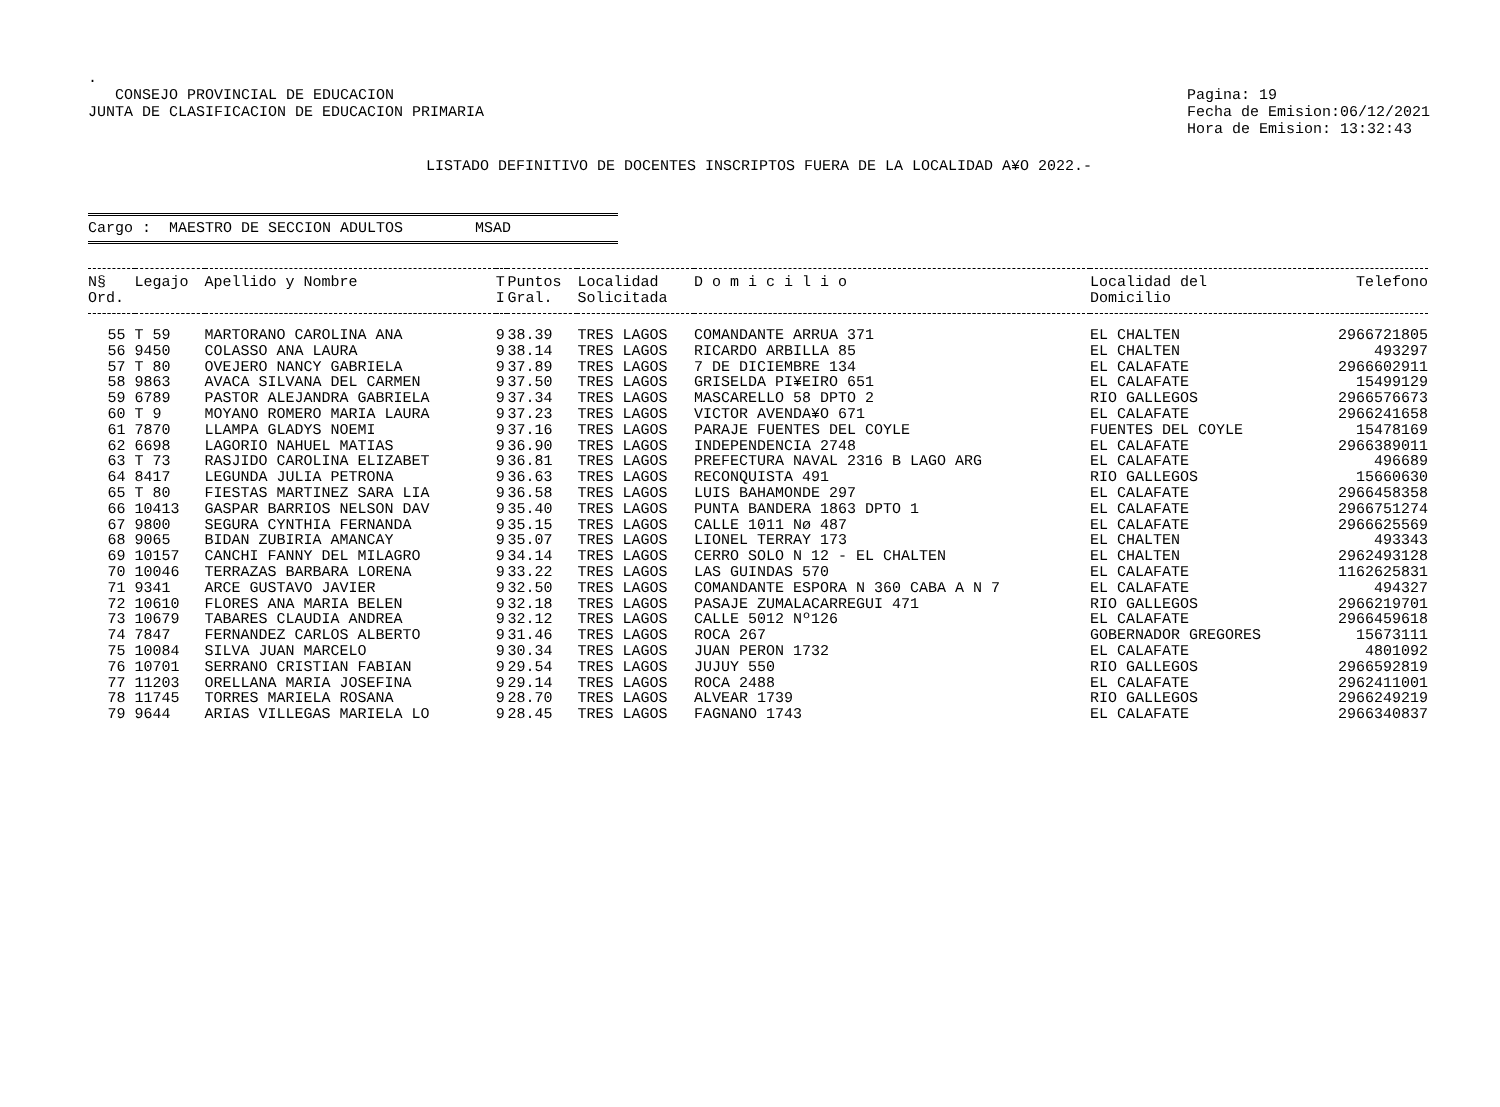.
CONSEJO PROVINCIAL DE EDUCACION
JUNTA DE CLASIFICACION DE EDUCACION PRIMARIA
Pagina: 19
Fecha de Emision:06/12/2021
Hora de Emision: 13:32:43
LISTADO DEFINITIVO DE DOCENTES INSCRIPTOS FUERA DE LA LOCALIDAD A¥O 2022.-
Cargo : MAESTRO DE SECCION ADULTOS MSAD
| N§ Ord. | Legajo | Apellido y Nombre | T I | Puntos Gral. | Localidad Solicitada | D o m i c i l i o | Localidad del Domicilio | Telefono |
| --- | --- | --- | --- | --- | --- | --- | --- | --- |
| 55 | T 59 | MARTORANO CAROLINA ANA | 9 | 38.39 | TRES LAGOS | COMANDANTE ARRUA 371 | EL CHALTEN | 2966721805 |
| 56 | 9450 | COLASSO ANA LAURA | 9 | 38.14 | TRES LAGOS | RICARDO ARBILLA 85 | EL CHALTEN | 493297 |
| 57 | T 80 | OVEJERO NANCY GABRIELA | 9 | 37.89 | TRES LAGOS | 7 DE DICIEMBRE 134 | EL CALAFATE | 2966602911 |
| 58 | 9863 | AVACA SILVANA DEL CARMEN | 9 | 37.50 | TRES LAGOS | GRISELDA PI¥EIRO 651 | EL CALAFATE | 15499129 |
| 59 | 6789 | PASTOR ALEJANDRA GABRIELA | 9 | 37.34 | TRES LAGOS | MASCARELLO 58 DPTO 2 | RIO GALLEGOS | 2966576673 |
| 60 | T 9 | MOYANO ROMERO MARIA LAURA | 9 | 37.23 | TRES LAGOS | VICTOR AVENDA¥O 671 | EL CALAFATE | 2966241658 |
| 61 | 7870 | LLAMPA GLADYS NOEMI | 9 | 37.16 | TRES LAGOS | PARAJE FUENTES DEL COYLE | FUENTES DEL COYLE | 15478169 |
| 62 | 6698 | LAGORIO NAHUEL MATIAS | 9 | 36.90 | TRES LAGOS | INDEPENDENCIA 2748 | EL CALAFATE | 2966389011 |
| 63 | T 73 | RASJIDO CAROLINA ELIZABET | 9 | 36.81 | TRES LAGOS | PREFECTURA NAVAL 2316 B LAGO ARG | EL CALAFATE | 496689 |
| 64 | 8417 | LEGUNDA JULIA PETRONA | 9 | 36.63 | TRES LAGOS | RECONQUISTA 491 | RIO GALLEGOS | 15660630 |
| 65 | T 80 | FIESTAS MARTINEZ SARA LIA | 9 | 36.58 | TRES LAGOS | LUIS BAHAMONDE 297 | EL CALAFATE | 2966458358 |
| 66 | 10413 | GASPAR BARRIOS NELSON DAV | 9 | 35.40 | TRES LAGOS | PUNTA BANDERA 1863 DPTO 1 | EL CALAFATE | 2966751274 |
| 67 | 9800 | SEGURA CYNTHIA FERNANDA | 9 | 35.15 | TRES LAGOS | CALLE 1011 Nø 487 | EL CALAFATE | 2966625569 |
| 68 | 9065 | BIDAN ZUBIRIA AMANCAY | 9 | 35.07 | TRES LAGOS | LIONEL TERRAY 173 | EL CHALTEN | 493343 |
| 69 | 10157 | CANCHI FANNY DEL MILAGRO | 9 | 34.14 | TRES LAGOS | CERRO SOLO N 12 - EL CHALTEN | EL CHALTEN | 2962493128 |
| 70 | 10046 | TERRAZAS BARBARA LORENA | 9 | 33.22 | TRES LAGOS | LAS GUINDAS 570 | EL CALAFATE | 1162625831 |
| 71 | 9341 | ARCE GUSTAVO JAVIER | 9 | 32.50 | TRES LAGOS | COMANDANTE ESPORA N 360 CABA A N 7 | EL CALAFATE | 494327 |
| 72 | 10610 | FLORES ANA MARIA BELEN | 9 | 32.18 | TRES LAGOS | PASAJE ZUMALACARREGUI 471 | RIO GALLEGOS | 2966219701 |
| 73 | 10679 | TABARES CLAUDIA ANDREA | 9 | 32.12 | TRES LAGOS | CALLE 5012 Nº126 | EL CALAFATE | 2966459618 |
| 74 | 7847 | FERNANDEZ CARLOS ALBERTO | 9 | 31.46 | TRES LAGOS | ROCA 267 | GOBERNADOR GREGORES | 15673111 |
| 75 | 10084 | SILVA JUAN MARCELO | 9 | 30.34 | TRES LAGOS | JUAN PERON 1732 | EL CALAFATE | 4801092 |
| 76 | 10701 | SERRANO CRISTIAN FABIAN | 9 | 29.54 | TRES LAGOS | JUJUY 550 | RIO GALLEGOS | 2966592819 |
| 77 | 11203 | ORELLANA MARIA JOSEFINA | 9 | 29.14 | TRES LAGOS | ROCA 2488 | EL CALAFATE | 2962411001 |
| 78 | 11745 | TORRES MARIELA ROSANA | 9 | 28.70 | TRES LAGOS | ALVEAR 1739 | RIO GALLEGOS | 2966249219 |
| 79 | 9644 | ARIAS VILLEGAS MARIELA LO | 9 | 28.45 | TRES LAGOS | FAGNANO 1743 | EL CALAFATE | 2966340837 |